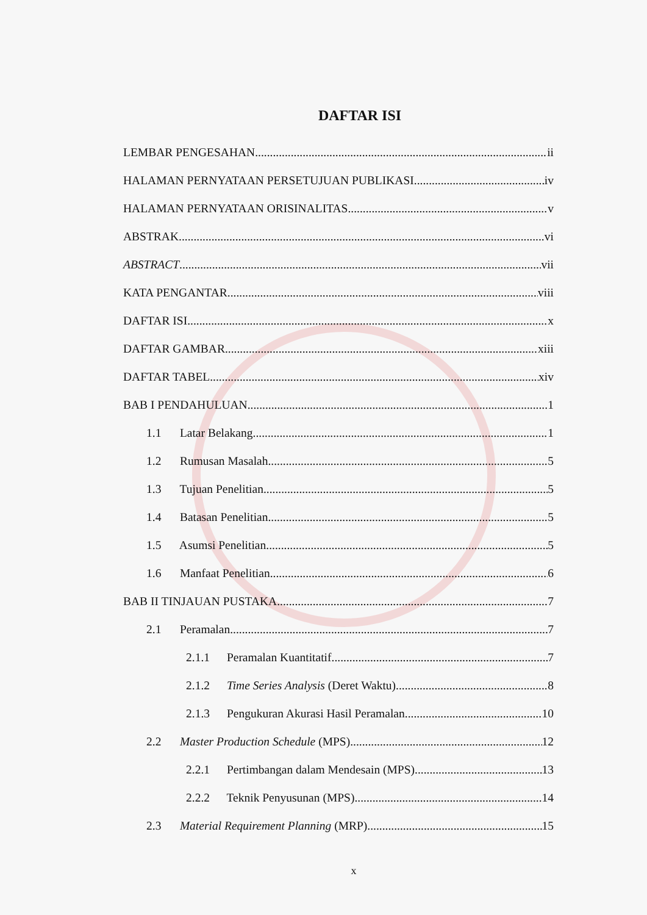DAFTAR ISI
LEMBAR PENGESAHAN ii
HALAMAN PERNYATAAN PERSETUJUAN PUBLIKASI iv
HALAMAN PERNYATAAN ORISINALITAS v
ABSTRAK vi
ABSTRACT vii
KATA PENGANTAR viii
DAFTAR ISI x
DAFTAR GAMBAR xiii
DAFTAR TABEL xiv
BAB I PENDAHULUAN 1
1.1 Latar Belakang 1
1.2 Rumusan Masalah 5
1.3 Tujuan Penelitian 5
1.4 Batasan Penelitian 5
1.5 Asumsi Penelitian 5
1.6 Manfaat Penelitian 6
BAB II TINJAUAN PUSTAKA 7
2.1 Peramalan 7
2.1.1 Peramalan Kuantitatif 7
2.1.2 Time Series Analysis (Deret Waktu) 8
2.1.3 Pengukuran Akurasi Hasil Peramalan 10
2.2 Master Production Schedule (MPS) 12
2.2.1 Pertimbangan dalam Mendesain (MPS) 13
2.2.2 Teknik Penyusunan (MPS) 14
2.3 Material Requirement Planning (MRP) 15
x